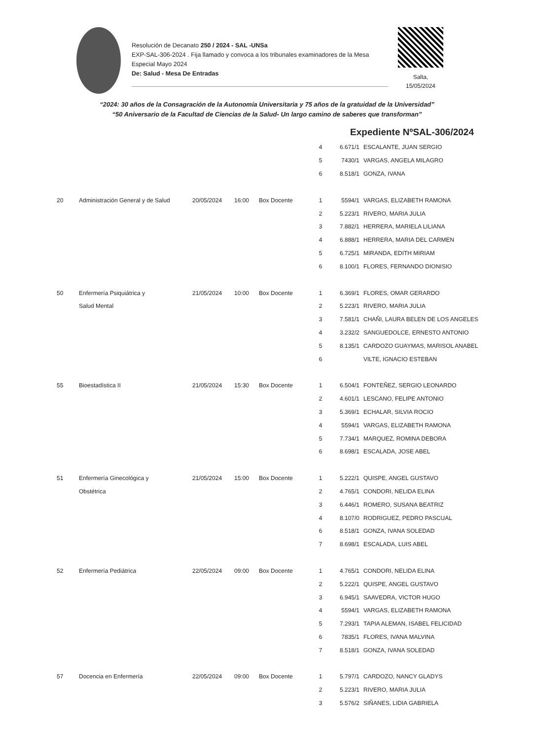Resolución de Decanato 250 / 2024 - SAL -UNSa
EXP-SAL-306-2024 . Fija llamado y convoca a los tribunales examinadores de la Mesa Especial Mayo 2024
De: Salud - Mesa De Entradas
Salta,
15/05/2024
“2024: 30 años de la Consagración de la Autonomía Universitaria y 75 años de la gratuidad de la Universidad”
“50 Aniversario de la Facultad de Ciencias de la Salud- Un largo camino de saberes que transforman”
Expediente NºSAL-306/2024
| | | | | | 4 | 6.671/1 | ESCALANTE, JUAN SERGIO |
| | | | | | 5 | 7430/1 | VARGAS, ANGELA MILAGRO |
| | | | | | 6 | 8.518/1 | GONZA, IVANA |
| 20 | Administración General y de Salud | 20/05/2024 | 16:00 | Box Docente | 1 | 5594/1 | VARGAS, ELIZABETH RAMONA |
| | | | | | 2 | 5.223/1 | RIVERO, MARIA JULIA |
| | | | | | 3 | 7.882/1 | HERRERA, MARIELA LILIANA |
| | | | | | 4 | 6.888/1 | HERRERA, MARIA DEL CARMEN |
| | | | | | 5 | 6.725/1 | MIRANDA, EDITH MIRIAM |
| | | | | | 6 | 8.100/1 | FLORES, FERNANDO DIONISIO |
| 50 | Enfermería Psiquiátrica y | 21/05/2024 | 10:00 | Box Docente | 1 | 6.369/1 | FLORES, OMAR GERARDO |
| | Salud Mental | | | | 2 | 5.223/1 | RIVERO, MARIA JULIA |
| | | | | | 3 | 7.581/1 | CHAÑI, LAURA BELEN DE LOS ANGELES |
| | | | | | 4 | 3.232/2 | SANGUEDOLCE, ERNESTO ANTONIO |
| | | | | | 5 | 8.135/1 | CARDOZO GUAYMAS, MARISOL ANABEL |
| | | | | | 6 | | VILTE, IGNACIO ESTEBAN |
| 55 | Bioestadística II | 21/05/2024 | 15:30 | Box Docente | 1 | 6.504/1 | FONTEÑEZ, SERGIO LEONARDO |
| | | | | | 2 | 4.601/1 | LESCANO, FELIPE ANTONIO |
| | | | | | 3 | 5.369/1 | ECHALAR, SILVIA ROCIO |
| | | | | | 4 | 5594/1 | VARGAS, ELIZABETH RAMONA |
| | | | | | 5 | 7.734/1 | MARQUEZ, ROMINA DEBORA |
| | | | | | 6 | 8.698/1 | ESCALADA, JOSE ABEL |
| 51 | Enfermería Ginecológica y | 21/05/2024 | 15:00 | Box Docente | 1 | 5.222/1 | QUISPE, ANGEL GUSTAVO |
| | Obstétrica | | | | 2 | 4.765/1 | CONDORI, NELIDA ELINA |
| | | | | | 3 | 6.446/1 | ROMERO, SUSANA BEATRIZ |
| | | | | | 4 | 8.107/0 | RODRIGUEZ, PEDRO PASCUAL |
| | | | | | 6 | 8.518/1 | GONZA, IVANA SOLEDAD |
| | | | | | 7 | 8.698/1 | ESCALADA, LUIS ABEL |
| 52 | Enfermería Pediátrica | 22/05/2024 | 09:00 | Box Docente | 1 | 4.765/1 | CONDORI, NELIDA ELINA |
| | | | | | 2 | 5.222/1 | QUISPE, ANGEL GUSTAVO |
| | | | | | 3 | 6.945/1 | SAAVEDRA, VICTOR HUGO |
| | | | | | 4 | 5594/1 | VARGAS, ELIZABETH RAMONA |
| | | | | | 5 | 7.293/1 | TAPIA ALEMAN, ISABEL FELICIDAD |
| | | | | | 6 | 7835/1 | FLORES, IVANA MALVINA |
| | | | | | 7 | 8.518/1 | GONZA, IVANA SOLEDAD |
| 57 | Docencia en Enfermería | 22/05/2024 | 09:00 | Box Docente | 1 | 5.797/1 | CARDOZO, NANCY GLADYS |
| | | | | | 2 | 5.223/1 | RIVERO, MARIA JULIA |
| | | | | | 3 | 5.576/2 | SIÑANES, LIDIA GABRIELA |